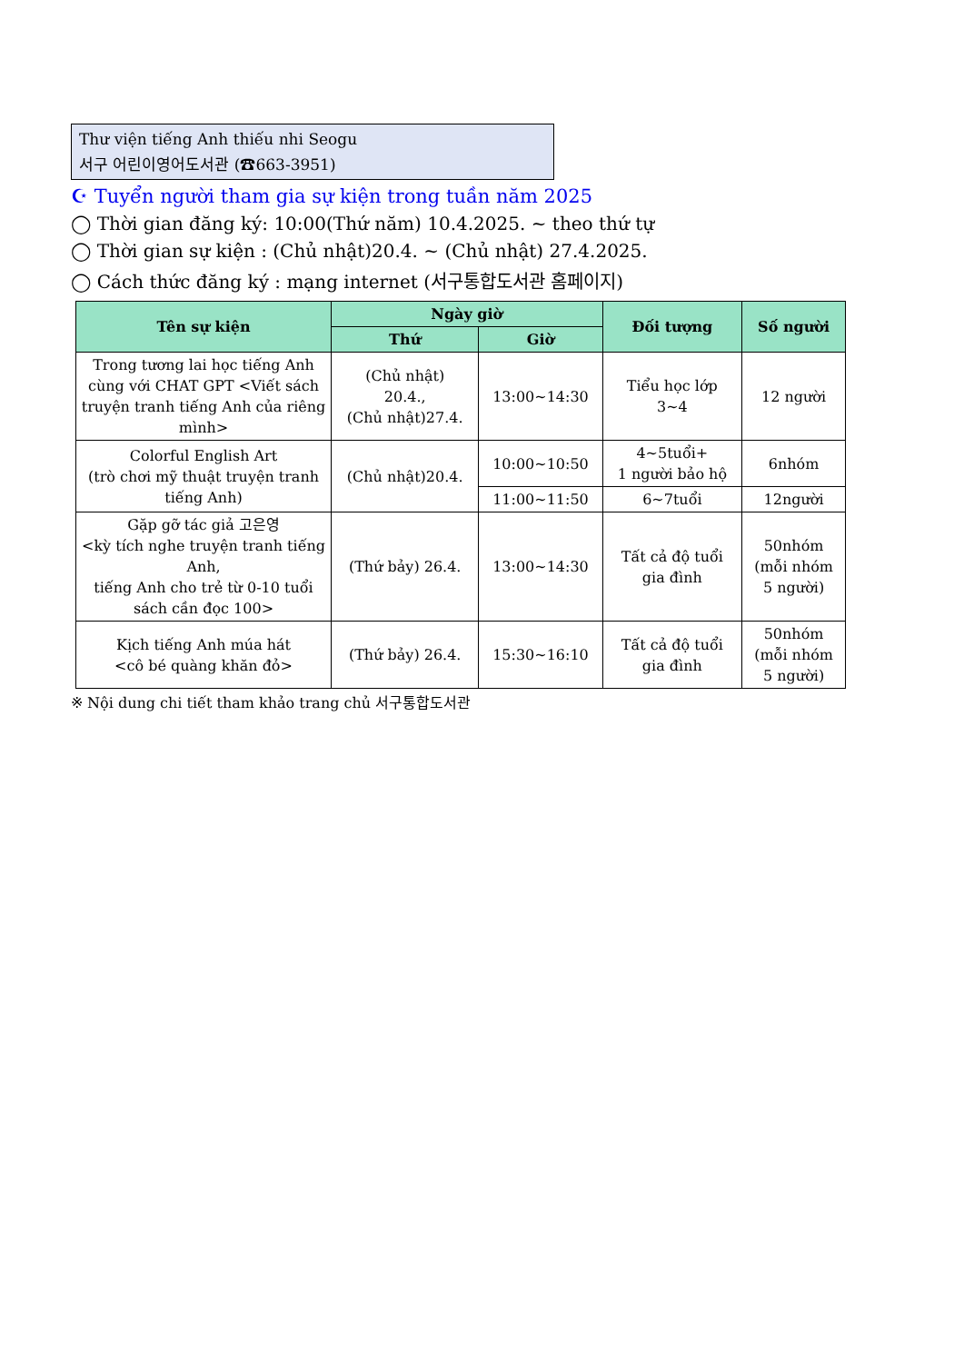Thư viện tiếng Anh thiếu nhi Seogu
서구 어린이영어도서관 (☎663-3951)
☪ Tuyển người tham gia sự kiện trong tuần năm 2025
◯ Thời gian đăng ký: 10:00(Thứ năm) 10.4.2025. ~ theo thứ tự
◯ Thời gian sự kiện : (Chủ nhật)20.4. ~ (Chủ nhật) 27.4.2025.
◯ Cách thức đăng ký : mạng internet (서구통합도서관 홈페이지)
| Tên sự kiện | Ngày giờ | | Đối tượng | Số người |
| --- | --- | --- | --- | --- |
| | Thứ | Giờ | | |
| Trong tương lai học tiếng Anh cùng với CHAT GPT <Viết sách truyện tranh tiếng Anh của riêng mình> | (Chủ nhật) 20.4., (Chủ nhật)27.4. | 13:00~14:30 | Tiểu học lớp 3~4 | 12 người |
| Colorful English Art (trò chơi mỹ thuật truyện tranh tiếng Anh) | (Chủ nhật)20.4. | 10:00~10:50 | 4~5tuổi+ 1 người bảo hộ | 6nhóm |
| | | 11:00~11:50 | 6~7tuổi | 12người |
| Gặp gỡ tác giả 고은영 <kỳ tích nghe truyện tranh tiếng Anh, tiếng Anh cho trẻ từ 0-10 tuổi sách cần đọc 100> | (Thứ bảy) 26.4. | 13:00~14:30 | Tất cả độ tuổi gia đình | 50nhóm (mỗi nhóm 5 người) |
| Kịch tiếng Anh múa hát <cô bé quàng khăn đỏ> | (Thứ bảy) 26.4. | 15:30~16:10 | Tất cả độ tuổi gia đình | 50nhóm (mỗi nhóm 5 người) |
※ Nội dung chi tiết tham khảo trang chủ 서구통합도서관